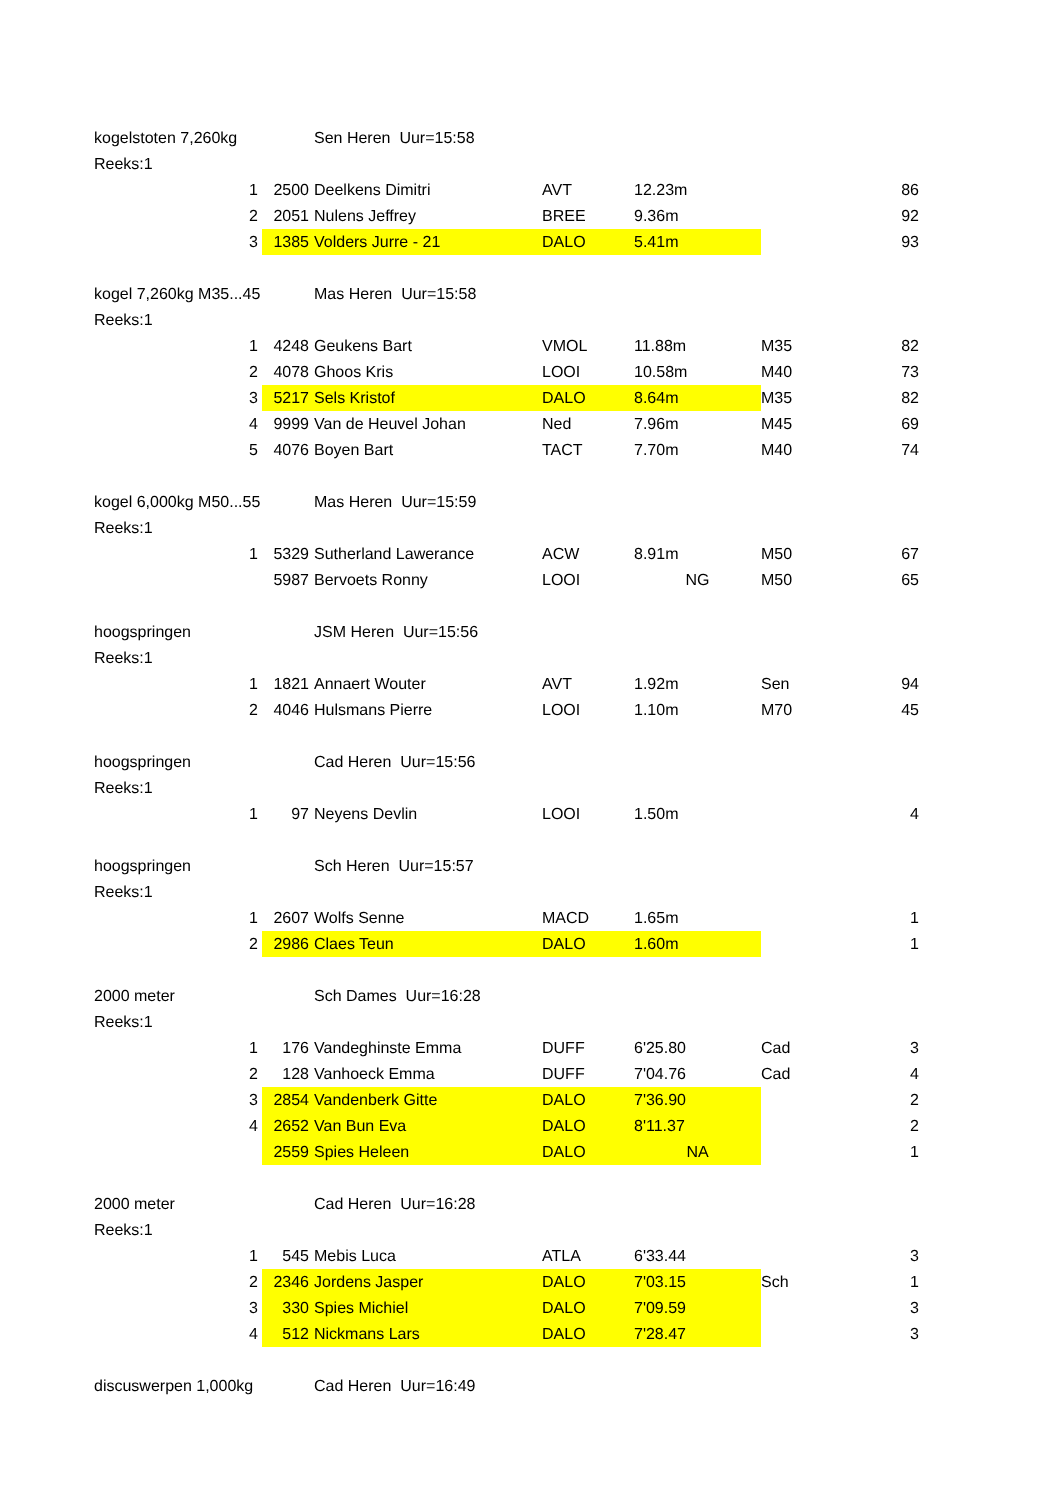| kogelstoten 7,260kg | | | Sen Heren Uur=15:58 | | | | |
| Reeks:1 | | | | | | | |
| | 1 | 2500 | Deelkens Dimitri | AVT | 12.23m | | 86 |
| | 2 | 2051 | Nulens Jeffrey | BREE | 9.36m | | 92 |
| | 3 | 1385 | Volders Jurre - 21 | DALO | 5.41m | | 93 |
| kogel 7,260kg M35...45 | | | Mas Heren Uur=15:58 | | | | |
| Reeks:1 | | | | | | | |
| | 1 | 4248 | Geukens Bart | VMOL | 11.88m | M35 | 82 |
| | 2 | 4078 | Ghoos Kris | LOOI | 10.58m | M40 | 73 |
| | 3 | 5217 | Sels Kristof | DALO | 8.64m | M35 | 82 |
| | 4 | 9999 | Van de Heuvel Johan | Ned | 7.96m | M45 | 69 |
| | 5 | 4076 | Boyen Bart | TACT | 7.70m | M40 | 74 |
| kogel 6,000kg M50...55 | | | Mas Heren Uur=15:59 | | | | |
| Reeks:1 | | | | | | | |
| | 1 | 5329 | Sutherland Lawerance | ACW | 8.91m | M50 | 67 |
| | | 5987 | Bervoets Ronny | LOOI | NG | M50 | 65 |
| hoogspringen | | | JSM Heren Uur=15:56 | | | | |
| Reeks:1 | | | | | | | |
| | 1 | 1821 | Annaert Wouter | AVT | 1.92m | Sen | 94 |
| | 2 | 4046 | Hulsmans Pierre | LOOI | 1.10m | M70 | 45 |
| hoogspringen | | | Cad Heren Uur=15:56 | | | | |
| Reeks:1 | | | | | | | |
| | 1 | 97 | Neyens Devlin | LOOI | 1.50m | | 4 |
| hoogspringen | | | Sch Heren Uur=15:57 | | | | |
| Reeks:1 | | | | | | | |
| | 1 | 2607 | Wolfs Senne | MACD | 1.65m | | 1 |
| | 2 | 2986 | Claes Teun | DALO | 1.60m | | 1 |
| 2000 meter | | | Sch Dames Uur=16:28 | | | | |
| Reeks:1 | | | | | | | |
| | 1 | 176 | Vandeghinste Emma | DUFF | 6'25.80 | Cad | 3 |
| | 2 | 128 | Vanhoeck Emma | DUFF | 7'04.76 | Cad | 4 |
| | 3 | 2854 | Vandenberk Gitte | DALO | 7'36.90 | | 2 |
| | 4 | 2652 | Van Bun Eva | DALO | 8'11.37 | | 2 |
| | | 2559 | Spies Heleen | DALO | NA | | 1 |
| 2000 meter | | | Cad Heren Uur=16:28 | | | | |
| Reeks:1 | | | | | | | |
| | 1 | 545 | Mebis Luca | ATLA | 6'33.44 | | 3 |
| | 2 | 2346 | Jordens Jasper | DALO | 7'03.15 | Sch | 1 |
| | 3 | 330 | Spies Michiel | DALO | 7'09.59 | | 3 |
| | 4 | 512 | Nickmans Lars | DALO | 7'28.47 | | 3 |
| discuswerpen 1,000kg | | | Cad Heren Uur=16:49 | | | | |